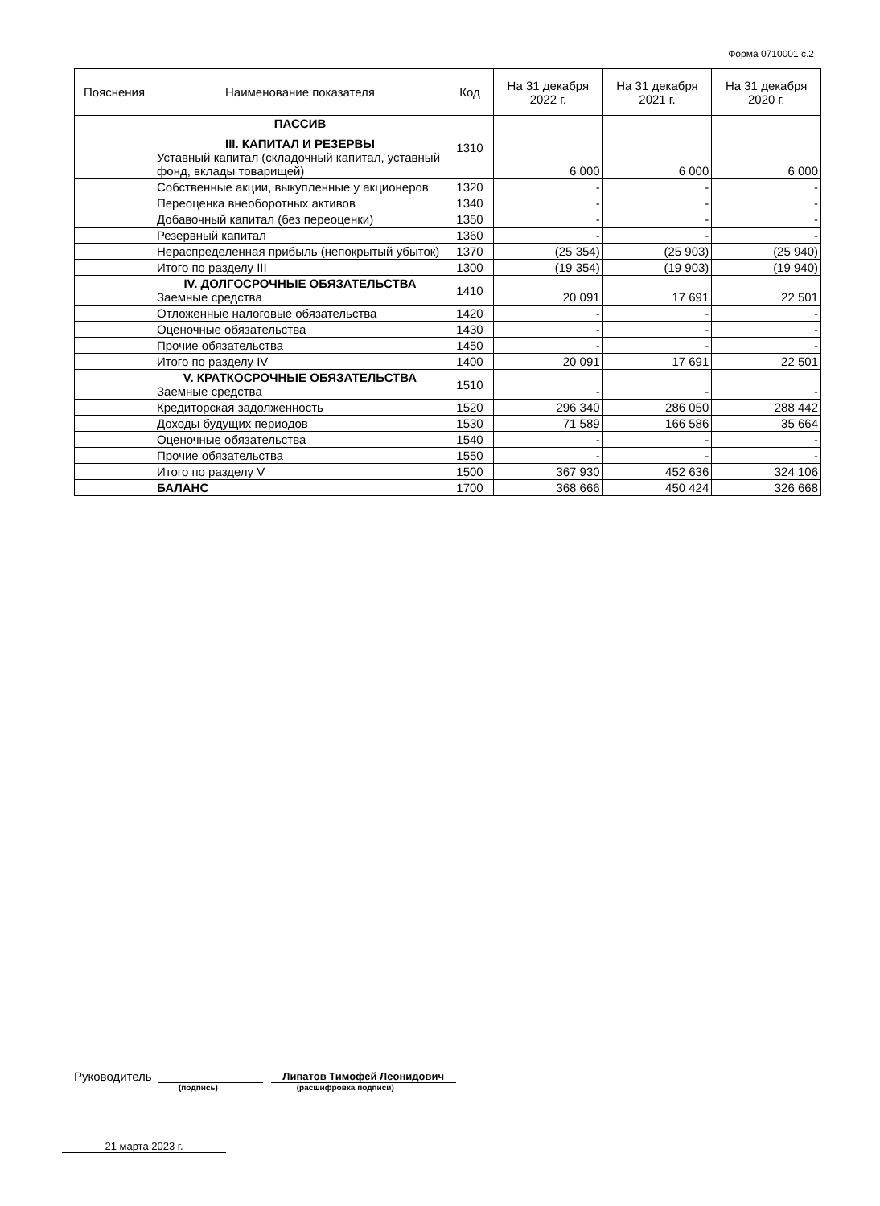Форма 0710001 с.2
| Пояснения | Наименование показателя | Код | На 31 декабря 2022 г. | На 31 декабря 2021 г. | На 31 декабря 2020 г. |
| --- | --- | --- | --- | --- | --- |
| | ПАССИВ III. КАПИТАЛ И РЕЗЕРВЫ Уставный капитал (складочный капитал, уставный фонд, вклады товарищей) | 1310 | 6 000 | 6 000 | 6 000 |
| | Собственные акции, выкупленные у акционеров | 1320 | - | - | - |
| | Переоценка внеоборотных активов | 1340 | - | - | - |
| | Добавочный капитал (без переоценки) | 1350 | - | - | - |
| | Резервный капитал | 1360 | - | - | - |
| | Нераспределенная прибыль (непокрытый убыток) | 1370 | (25 354) | (25 903) | (25 940) |
| | Итого по разделу III | 1300 | (19 354) | (19 903) | (19 940) |
| | IV. ДОЛГОСРОЧНЫЕ ОБЯЗАТЕЛЬСТВА Заемные средства | 1410 | 20 091 | 17 691 | 22 501 |
| | Отложенные налоговые обязательства | 1420 | - | - | - |
| | Оценочные обязательства | 1430 | - | - | - |
| | Прочие обязательства | 1450 | - | - | - |
| | Итого по разделу IV | 1400 | 20 091 | 17 691 | 22 501 |
| | V. КРАТКОСРОЧНЫЕ ОБЯЗАТЕЛЬСТВА Заемные средства | 1510 | - | - | - |
| | Кредиторская задолженность | 1520 | 296 340 | 286 050 | 288 442 |
| | Доходы будущих периодов | 1530 | 71 589 | 166 586 | 35 664 |
| | Оценочные обязательства | 1540 | - | - | - |
| | Прочие обязательства | 1550 | - | - | - |
| | Итого по разделу V | 1500 | 367 930 | 452 636 | 324 106 |
| | БАЛАНС | 1700 | 368 666 | 450 424 | 326 668 |
Руководитель Липатов Тимофей Леонидович
(подпись) (расшифровка подписи)
21 марта 2023 г.